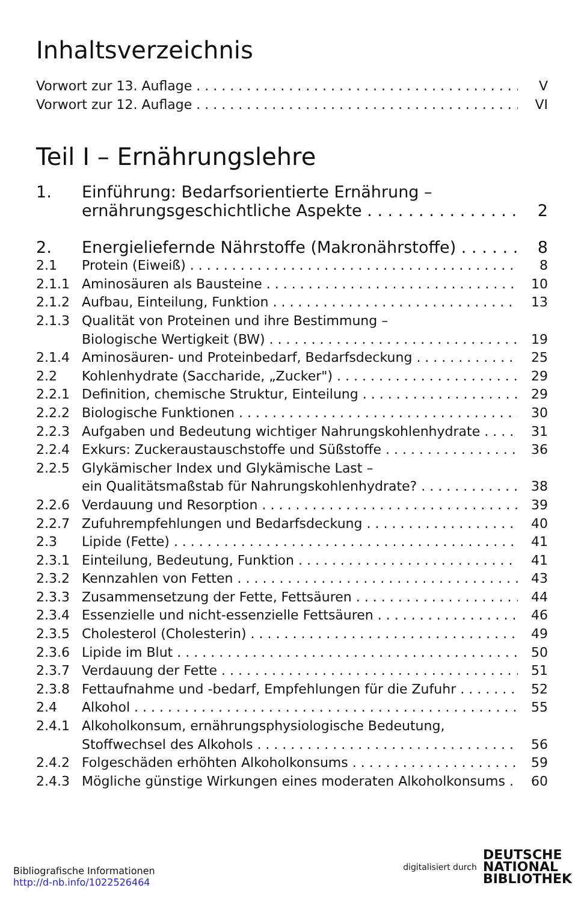Inhaltsverzeichnis
Vorwort zur 13. Auflage V
Vorwort zur 12. Auflage VI
Teil I – Ernährungslehre
1. Einführung: Bedarfsorientierte Ernährung –
ernährungsgeschichtliche Aspekte 2
2. Energieliefernde Nährstoffe (Makronährstoffe) 8
2.1 Protein (Eiweiß) 8
2.1.1 Aminosäuren als Bausteine 10
2.1.2 Aufbau, Einteilung, Funktion 13
2.1.3 Qualität von Proteinen und ihre Bestimmung –
Biologische Wertigkeit (BW) 19
2.1.4 Aminosäuren- und Proteinbedarf, Bedarfsdeckung 25
2.2 Kohlenhydrate (Saccharide, „Zucker") 29
2.2.1 Definition, chemische Struktur, Einteilung 29
2.2.2 Biologische Funktionen 30
2.2.3 Aufgaben und Bedeutung wichtiger Nahrungskohlenhydrate 31
2.2.4 Exkurs: Zuckeraustauschstoffe und Süßstoffe 36
2.2.5 Glykämischer Index und Glykämische Last –
ein Qualitätsmaßstab für Nahrungskohlenhydrate? 38
2.2.6 Verdauung und Resorption 39
2.2.7 Zufuhrempfehlungen und Bedarfsdeckung 40
2.3 Lipide (Fette) 41
2.3.1 Einteilung, Bedeutung, Funktion 41
2.3.2 Kennzahlen von Fetten 43
2.3.3 Zusammensetzung der Fette, Fettsäuren 44
2.3.4 Essenzielle und nicht-essenzielle Fettsäuren 46
2.3.5 Cholesterol (Cholesterin) 49
2.3.6 Lipide im Blut 50
2.3.7 Verdauung der Fette 51
2.3.8 Fettaufnahme und -bedarf, Empfehlungen für die Zufuhr 52
2.4 Alkohol 55
2.4.1 Alkoholkonsum, ernährungsphysiologische Bedeutung,
Stoffwechsel des Alkohols 56
2.4.2 Folgeschäden erhöhten Alkoholkonsums 59
2.4.3 Mögliche günstige Wirkungen eines moderaten Alkoholkonsums 60
Bibliografische Informationen
http://d-nb.info/1022526464
digitalisiert durch DEUTSCHE
NATIONAL
BIBLIOTHEK